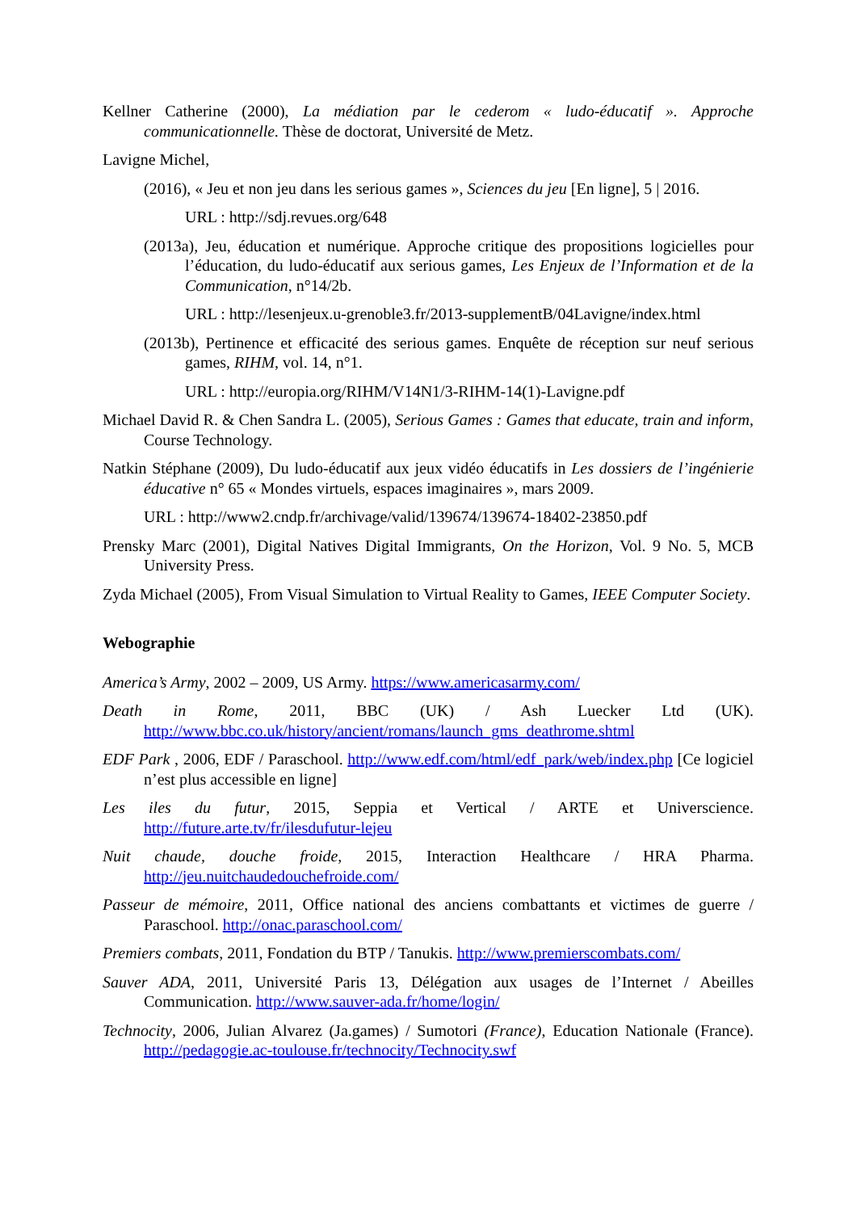Kellner Catherine (2000), La médiation par le cederom « ludo-éducatif ». Approche communicationnelle. Thèse de doctorat, Université de Metz.
Lavigne Michel,
(2016), « Jeu et non jeu dans les serious games », Sciences du jeu [En ligne], 5 | 2016.
URL : http://sdj.revues.org/648
(2013a), Jeu, éducation et numérique. Approche critique des propositions logicielles pour l’éducation, du ludo-éducatif aux serious games, Les Enjeux de l’Information et de la Communication, n°14/2b.
URL : http://lesenjeux.u-grenoble3.fr/2013-supplementB/04Lavigne/index.html
(2013b), Pertinence et efficacité des serious games. Enquête de réception sur neuf serious games, RIHM, vol. 14, n°1.
URL : http://europia.org/RIHM/V14N1/3-RIHM-14(1)-Lavigne.pdf
Michael David R. & Chen Sandra L. (2005), Serious Games : Games that educate, train and inform, Course Technology.
Natkin Stéphane (2009), Du ludo-éducatif aux jeux vidéo éducatifs in Les dossiers de l’ingénierie éducative n° 65 « Mondes virtuels, espaces imaginaires », mars 2009.
URL : http://www2.cndp.fr/archivage/valid/139674/139674-18402-23850.pdf
Prensky Marc (2001), Digital Natives Digital Immigrants, On the Horizon, Vol. 9 No. 5, MCB University Press.
Zyda Michael (2005), From Visual Simulation to Virtual Reality to Games, IEEE Computer Society.
Webographie
America’s Army, 2002 – 2009, US Army. https://www.americasarmy.com/
Death in Rome, 2011, BBC (UK) / Ash Luecker Ltd (UK). http://www.bbc.co.uk/history/ancient/romans/launch_gms_deathrome.shtml
EDF Park , 2006, EDF / Paraschool. http://www.edf.com/html/edf_park/web/index.php [Ce logiciel n’est plus accessible en ligne]
Les iles du futur, 2015, Seppia et Vertical / ARTE et Universcience. http://future.arte.tv/fr/ilesdufutur-lejeu
Nuit chaude, douche froide, 2015, Interaction Healthcare / HRA Pharma. http://jeu.nuitchaudedouchefroide.com/
Passeur de mémoire, 2011, Office national des anciens combattants et victimes de guerre / Paraschool. http://onac.paraschool.com/
Premiers combats, 2011, Fondation du BTP / Tanukis. http://www.premierscombats.com/
Sauver ADA, 2011, Université Paris 13, Délégation aux usages de l’Internet / Abeilles Communication. http://www.sauver-ada.fr/home/login/
Technocity, 2006, Julian Alvarez (Ja.games) / Sumotori (France), Education Nationale (France). http://pedagogie.ac-toulouse.fr/technocity/Technocity.swf